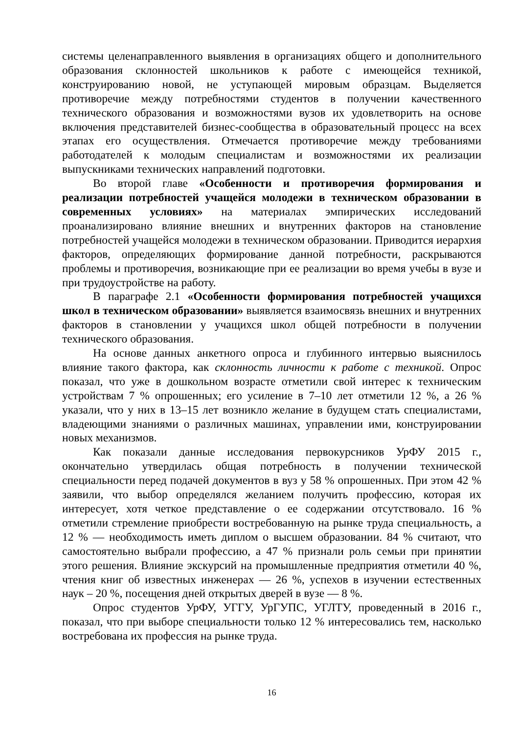системы целенаправленного выявления в организациях общего и дополнительного образования склонностей школьников к работе с имеющейся техникой, конструированию новой, не уступающей мировым образцам. Выделяется противоречие между потребностями студентов в получении качественного технического образования и возможностями вузов их удовлетворить на основе включения представителей бизнес-сообщества в образовательный процесс на всех этапах его осуществления. Отмечается противоречие между требованиями работодателей к молодым специалистам и возможностями их реализации выпускниками технических направлений подготовки.
Во второй главе «Особенности и противоречия формирования и реализации потребностей учащейся молодежи в техническом образовании в современных условиях» на материалах эмпирических исследований проанализировано влияние внешних и внутренних факторов на становление потребностей учащейся молодежи в техническом образовании. Приводится иерархия факторов, определяющих формирование данной потребности, раскрываются проблемы и противоречия, возникающие при ее реализации во время учебы в вузе и при трудоустройстве на работу.
В параграфе 2.1 «Особенности формирования потребностей учащихся школ в техническом образовании» выявляется взаимосвязь внешних и внутренних факторов в становлении у учащихся школ общей потребности в получении технического образования.
На основе данных анкетного опроса и глубинного интервью выяснилось влияние такого фактора, как склонность личности к работе с техникой. Опрос показал, что уже в дошкольном возрасте отметили свой интерес к техническим устройствам 7 % опрошенных; его усиление в 7–10 лет отметили 12 %, а 26 % указали, что у них в 13–15 лет возникло желание в будущем стать специалистами, владеющими знаниями о различных машинах, управлении ими, конструировании новых механизмов.
Как показали данные исследования первокурсников УрФУ 2015 г., окончательно утвердилась общая потребность в получении технической специальности перед подачей документов в вуз у 58 % опрошенных. При этом 42 % заявили, что выбор определялся желанием получить профессию, которая их интересует, хотя четкое представление о ее содержании отсутствовало. 16 % отметили стремление приобрести востребованную на рынке труда специальность, а 12 % — необходимость иметь диплом о высшем образовании. 84 % считают, что самостоятельно выбрали профессию, а 47 % признали роль семьи при принятии этого решения. Влияние экскурсий на промышленные предприятия отметили 40 %, чтения книг об известных инженерах — 26 %, успехов в изучении естественных наук – 20 %, посещения дней открытых дверей в вузе — 8 %.
Опрос студентов УрФУ, УГГУ, УрГУПС, УГЛТУ, проведенный в 2016 г., показал, что при выборе специальности только 12 % интересовались тем, насколько востребована их профессия на рынке труда.
16